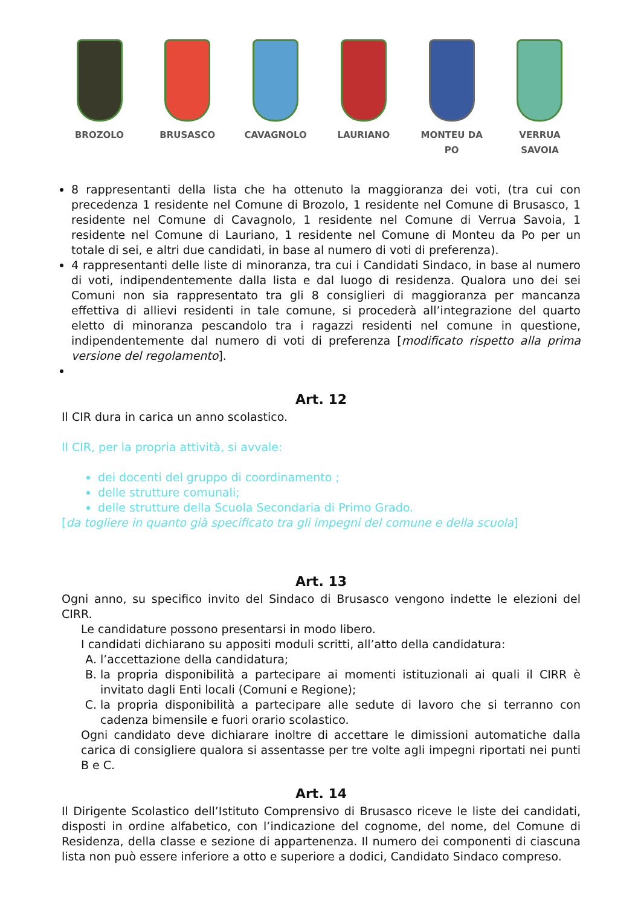BROZOLO BRUSASCO CAVAGNOLO LAURIANO MONTEU DA PO VERRUA SAVOIA
8 rappresentanti della lista che ha ottenuto la maggioranza dei voti, (tra cui con precedenza 1 residente nel Comune di Brozolo, 1 residente nel Comune di Brusasco, 1 residente nel Comune di Cavagnolo, 1 residente nel Comune di Verrua Savoia, 1 residente nel Comune di Lauriano, 1 residente nel Comune di Monteu da Po per un totale di sei, e altri due candidati, in base al numero di voti di preferenza).
4 rappresentanti delle liste di minoranza, tra cui i Candidati Sindaco, in base al numero di voti, indipendentemente dalla lista e dal luogo di residenza. Qualora uno dei sei Comuni non sia rappresentato tra gli 8 consiglieri di maggioranza per mancanza effettiva di allievi residenti in tale comune, si procederà all’integrazione del quarto eletto di minoranza pescandolo tra i ragazzi residenti nel comune in questione, indipendentemente dal numero di voti di preferenza [modificato rispetto alla prima versione del regolamento].
Art. 12
Il CIR dura in carica un anno scolastico.
Il CIR, per la propria attività, si avvale:
dei docenti del gruppo di coordinamento ;
delle strutture comunali;
delle strutture della Scuola Secondaria di Primo Grado.
[da togliere in quanto già specificato tra gli impegni del comune e della scuola]
Art. 13
Ogni anno, su specifico invito del Sindaco di Brusasco vengono indette le elezioni del CIRR.
Le candidature possono presentarsi in modo libero.
I candidati dichiarano su appositi moduli scritti, all’atto della candidatura:
A. l’accettazione della candidatura;
B. la propria disponibilità a partecipare ai momenti istituzionali ai quali il CIRR è invitato dagli Enti locali (Comuni e Regione);
C. la propria disponibilità a partecipare alle sedute di lavoro che si terranno con cadenza bimensile e fuori orario scolastico.
Ogni candidato deve dichiarare inoltre di accettare le dimissioni automatiche dalla carica di consigliere qualora si assentasse per tre volte agli impegni riportati nei punti B e C.
Art. 14
Il Dirigente Scolastico dell’Istituto Comprensivo di Brusasco riceve le liste dei candidati, disposti in ordine alfabetico, con l’indicazione del cognome, del nome, del Comune di Residenza, della classe e sezione di appartenenza. Il numero dei componenti di ciascuna lista non può essere inferiore a otto e superiore a dodici, Candidato Sindaco compreso.